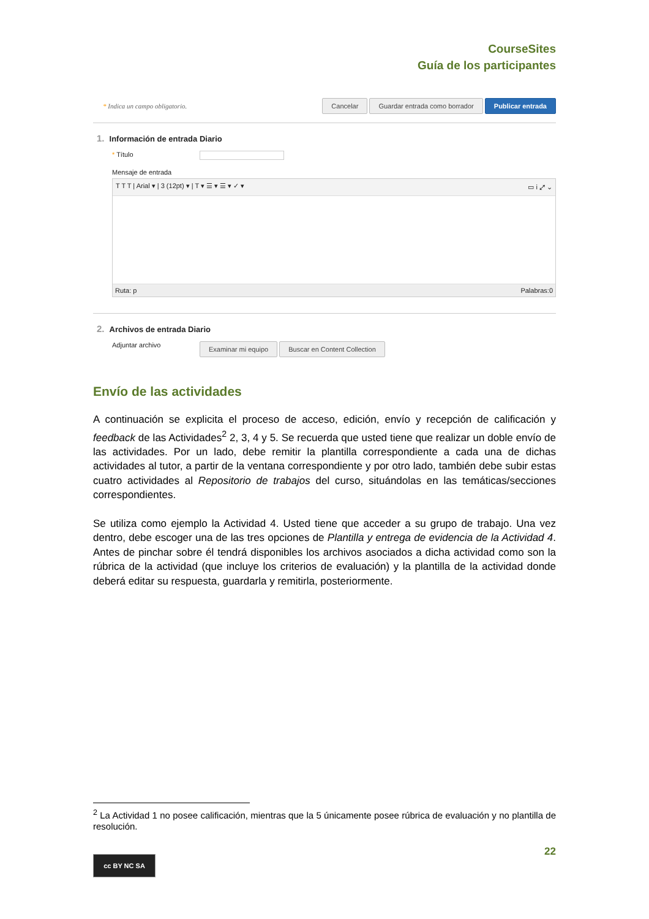CourseSites
Guía de los participantes
* Indica un campo obligatorio. Cancelar Guardar entrada como borrador Publicar entrada
1. Información de entrada Diario
* Título
Mensaje de entrada
T T T | Arial ▾ | 3 (12pt) ▾ | T ▾ ☰ ▾ ☰ ▾ ✓ ▾ ▭ i ⤢ ⌄
Ruta: p Palabras:0
2. Archivos de entrada Diario
Adjuntar archivo
Examinar mi equipo Buscar en Content Collection
Envío de las actividades
A continuación se explicita el proceso de acceso, edición, envío y recepción de calificación y feedback de las Actividades<sup>2</sup> 2, 3, 4 y 5. Se recuerda que usted tiene que realizar un doble envío de las actividades. Por un lado, debe remitir la plantilla correspondiente a cada una de dichas actividades al tutor, a partir de la ventana correspondiente y por otro lado, también debe subir estas cuatro actividades al Repositorio de trabajos del curso, situándolas en las temáticas/secciones correspondientes.
Se utiliza como ejemplo la Actividad 4. Usted tiene que acceder a su grupo de trabajo. Una vez dentro, debe escoger una de las tres opciones de Plantilla y entrega de evidencia de la Actividad 4. Antes de pinchar sobre él tendrá disponibles los archivos asociados a dicha actividad como son la rúbrica de la actividad (que incluye los criterios de evaluación) y la plantilla de la actividad donde deberá editar su respuesta, guardarla y remitirla, posteriormente.
<sup>2</sup> La Actividad 1 no posee calificación, mientras que la 5 únicamente posee rúbrica de evaluación y no plantilla de resolución.
22
cc BY NC SA